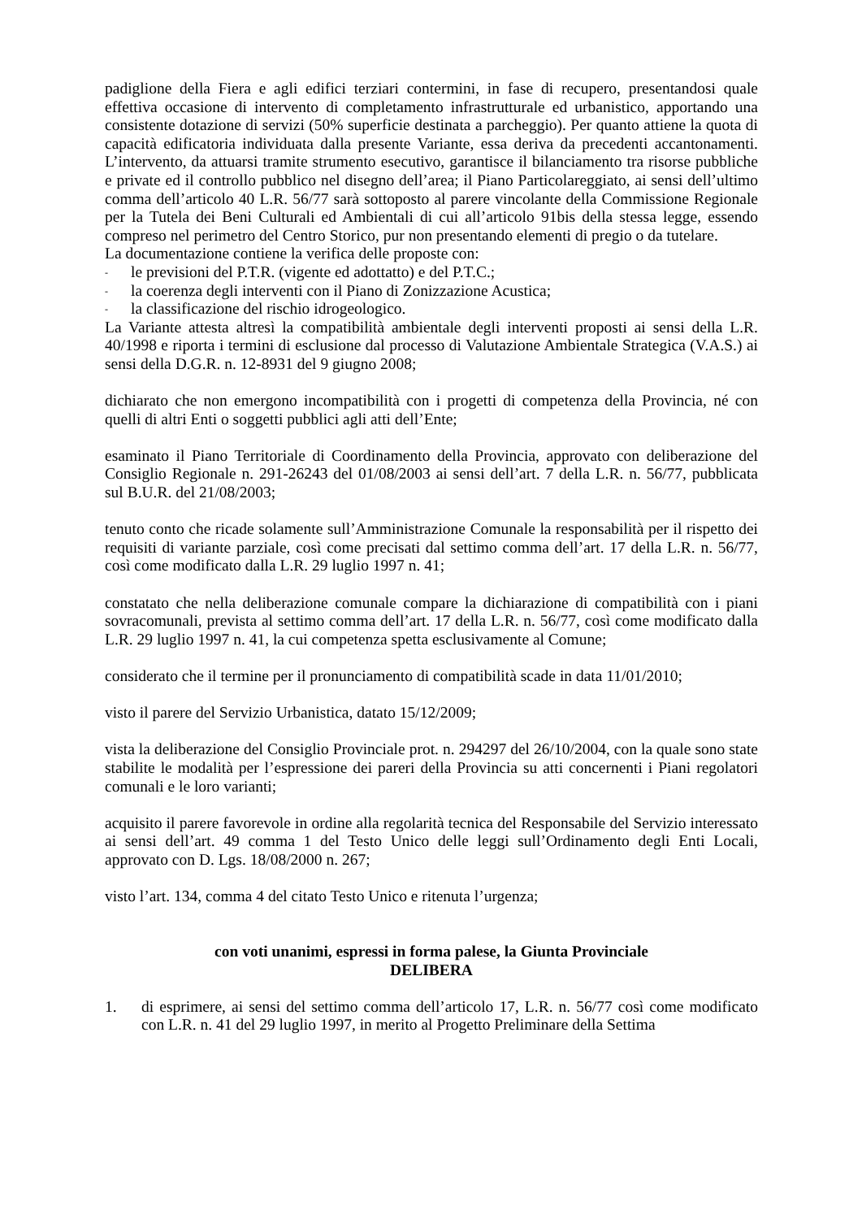padiglione della Fiera e agli edifici terziari contermini, in fase di recupero, presentandosi quale effettiva occasione di intervento di completamento infrastrutturale ed urbanistico, apportando una consistente dotazione di servizi (50% superficie destinata a parcheggio). Per quanto attiene la quota di capacità edificatoria individuata dalla presente Variante, essa deriva da precedenti accantonamenti. L’intervento, da attuarsi tramite strumento esecutivo, garantisce il bilanciamento tra risorse pubbliche e private ed il controllo pubblico nel disegno dell’area; il Piano Particolareggiato, ai sensi dell’ultimo comma dell’articolo 40 L.R. 56/77 sarà sottoposto al parere vincolante della Commissione Regionale per la Tutela dei Beni Culturali ed Ambientali di cui all’articolo 91bis della stessa legge, essendo compreso nel perimetro del Centro Storico, pur non presentando elementi di pregio o da tutelare.
La documentazione contiene la verifica delle proposte con:
- le previsioni del P.T.R. (vigente ed adottatto) e del P.T.C.;
- la coerenza degli interventi con il Piano di Zonizzazione Acustica;
- la classificazione del rischio idrogeologico.
La Variante attesta altresì la compatibilità ambientale degli interventi proposti ai sensi della L.R. 40/1998 e riporta i termini di esclusione dal processo di Valutazione Ambientale Strategica (V.A.S.) ai sensi della D.G.R. n. 12-8931 del 9 giugno 2008;
dichiarato che non emergono incompatibilità con i progetti di competenza della Provincia, né con quelli di altri Enti o soggetti pubblici agli atti dell’Ente;
esaminato il Piano Territoriale di Coordinamento della Provincia, approvato con deliberazione del Consiglio Regionale n. 291-26243 del 01/08/2003 ai sensi dell’art. 7 della L.R. n. 56/77, pubblicata sul B.U.R. del 21/08/2003;
tenuto conto che ricade solamente sull’Amministrazione Comunale la responsabilità per il rispetto dei requisiti di variante parziale, così come precisati dal settimo comma dell’art. 17 della L.R. n. 56/77, così come modificato dalla L.R. 29 luglio 1997 n. 41;
constatato che nella deliberazione comunale compare la dichiarazione di compatibilità con i piani sovracomunali, prevista al settimo comma dell’art. 17 della L.R. n. 56/77, così come modificato dalla L.R. 29 luglio 1997 n. 41, la cui competenza spetta esclusivamente al Comune;
considerato che il termine per il pronunciamento di compatibilità scade in data 11/01/2010;
visto il parere del Servizio Urbanistica, datato 15/12/2009;
vista la deliberazione del Consiglio Provinciale prot. n. 294297 del 26/10/2004, con la quale sono state stabilite le modalità per l’espressione dei pareri della Provincia su atti concernenti i Piani regolatori comunali e le loro varianti;
acquisito il parere favorevole in ordine alla regolarità tecnica del Responsabile del Servizio interessato ai sensi dell’art. 49 comma 1 del Testo Unico delle leggi sull’Ordinamento degli Enti Locali, approvato con D. Lgs. 18/08/2000 n. 267;
visto l’art. 134, comma 4 del citato Testo Unico e ritenuta l’urgenza;
con voti unanimi, espressi in forma palese, la Giunta Provinciale
DELIBERA
1. di esprimere, ai sensi del settimo comma dell’articolo 17, L.R. n. 56/77 così come modificato con L.R. n. 41 del 29 luglio 1997, in merito al Progetto Preliminare della Settima